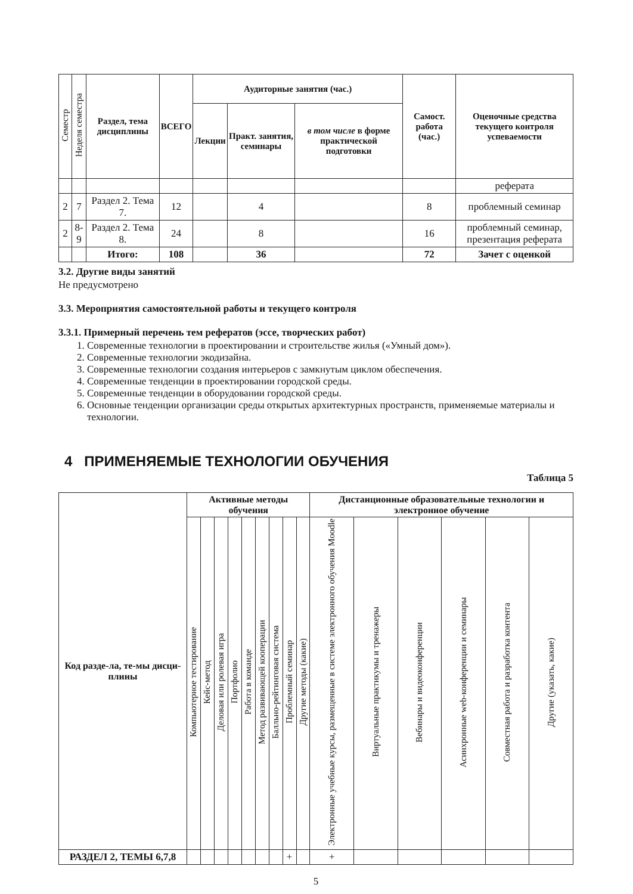| Семестр | Неделя семестра | Раздел, тема дисциплины | ВСЕГО | Аудиторные занятия (час.) | | | Самост. работа (час.) | Оценочные средства текущего контроля успеваемости |
| --- | --- | --- | --- | --- | --- | --- | --- | --- |
| | | | | Лекции | Практ. занятия, семинары | в том числе в форме практической подготовки | | |
| | | | | | | | | реферата |
| 2 | 7 | Раздел 2. Тема 7. | 12 | | 4 | | 8 | проблемный семинар |
| 2 | 8-9 | Раздел 2. Тема 8. | 24 | | 8 | | 16 | проблемный семинар, презентация реферата |
| | | Итого: | 108 | | 36 | | 72 | Зачет с оценкой |
3.2. Другие виды занятий
Не предусмотрено
3.3. Мероприятия самостоятельной работы и текущего контроля
3.3.1. Примерный перечень тем рефератов (эссе, творческих работ)
1. Современные технологии в проектировании и строительстве жилья («Умный дом»).
2. Современные технологии экодизайна.
3. Современные технологии создания интерьеров с замкнутым циклом обеспечения.
4. Современные тенденции в проектировании городской среды.
5. Современные тенденции в оборудовании городской среды.
6. Основные тенденции организации среды открытых архитектурных пространств, применяемые материалы и технологии.
4 ПРИМЕНЯЕМЫЕ ТЕХНОЛОГИИ ОБУЧЕНИЯ
Таблица 5
| Код разде-ла, те-мы дисци-плины | Активные методы обучения | | | | | | | | | Дистанционные образовательные технологии и электронное обучение | | | | | |
| --- | --- | --- | --- | --- | --- | --- | --- | --- | --- | --- | --- | --- | --- | --- | --- |
| | Компьютерное тестирование | Кейс-метод | Деловая или ролевая игра | Портфолио | Работа в команде | Метод развивающей кооперации | Балльно-рейтинговая система | Проблемный семинар | Другие методы (какие) | Электронные учебные курсы, размещенные в системе электронного обучения Moodle | Виртуальные практикумы и тренажеры | Вебинары и видеоконференции | Асинхронные web-конференции и семинары | Совместная работа и разработка контента | Другие (указать, какие) |
| РАЗДЕЛ 2, ТЕМЫ 6,7,8 | | | | | | | | + | | + | | | | | |
5